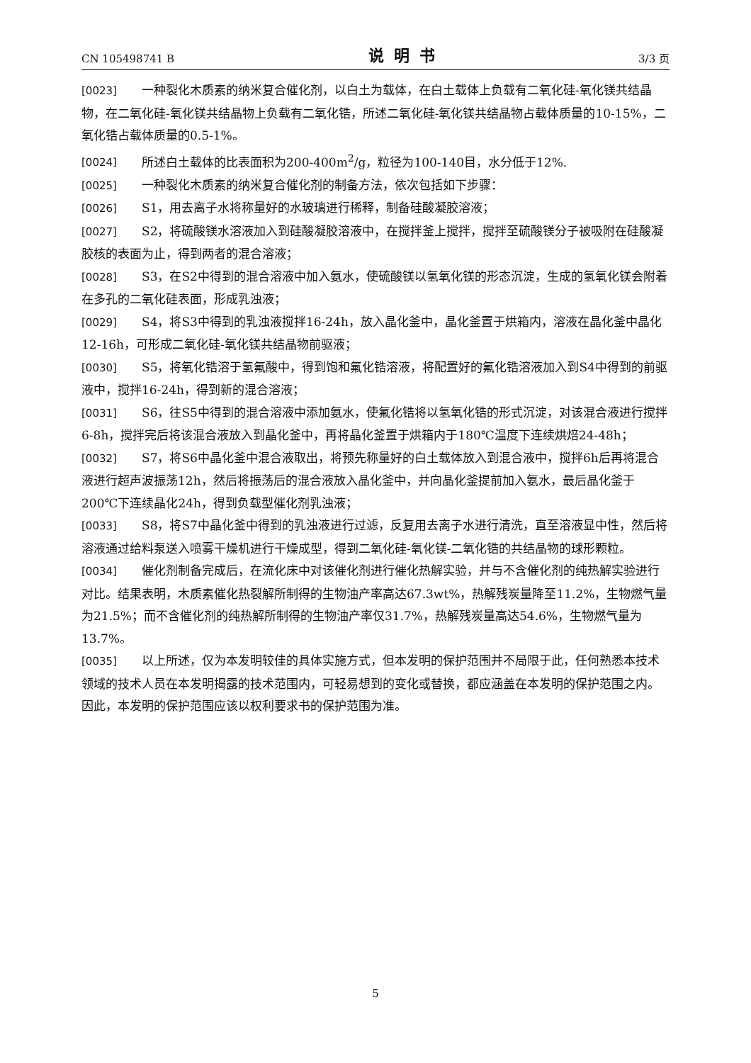CN 105498741 B 说明书 3/3 页
[0023] 一种裂化木质素的纳米复合催化剂，以白土为载体，在白土载体上负载有二氧化硅-氧化镁共结晶物，在二氧化硅-氧化镁共结晶物上负载有二氧化锆，所述二氧化硅-氧化镁共结晶物占载体质量的10-15%，二氧化锆占载体质量的0.5-1%。
[0024] 所述白土载体的比表面积为200-400m<sup>2</sup>/g，粒径为100-140目，水分低于12%.
[0025] 一种裂化木质素的纳米复合催化剂的制备方法，依次包括如下步骤：
[0026] S1，用去离子水将称量好的水玻璃进行稀释，制备硅酸凝胶溶液；
[0027] S2，将硫酸镁水溶液加入到硅酸凝胶溶液中，在搅拌釜上搅拌，搅拌至硫酸镁分子被吸附在硅酸凝胶核的表面为止，得到两者的混合溶液；
[0028] S3，在S2中得到的混合溶液中加入氨水，使硫酸镁以氢氧化镁的形态沉淀，生成的氢氧化镁会附着在多孔的二氧化硅表面，形成乳浊液；
[0029] S4，将S3中得到的乳浊液搅拌16-24h，放入晶化釜中，晶化釜置于烘箱内，溶液在晶化釜中晶化12-16h，可形成二氧化硅-氧化镁共结晶物前驱液；
[0030] S5，将氧化锆溶于氢氟酸中，得到饱和氟化锆溶液，将配置好的氟化锆溶液加入到S4中得到的前驱液中，搅拌16-24h，得到新的混合溶液；
[0031] S6，往S5中得到的混合溶液中添加氨水，使氟化锆将以氢氧化锆的形式沉淀，对该混合液进行搅拌6-8h，搅拌完后将该混合液放入到晶化釜中，再将晶化釜置于烘箱内于180℃温度下连续烘焙24-48h；
[0032] S7，将S6中晶化釜中混合液取出，将预先称量好的白土载体放入到混合液中，搅拌6h后再将混合液进行超声波振荡12h，然后将振荡后的混合液放入晶化釜中，并向晶化釜提前加入氨水，最后晶化釜于200℃下连续晶化24h，得到负载型催化剂乳浊液；
[0033] S8，将S7中晶化釜中得到的乳浊液进行过滤，反复用去离子水进行清洗，直至溶液显中性，然后将溶液通过给料泵送入喷雾干燥机进行干燥成型，得到二氧化硅-氧化镁-二氧化锆的共结晶物的球形颗粒。
[0034] 催化剂制备完成后，在流化床中对该催化剂进行催化热解实验，并与不含催化剂的纯热解实验进行对比。结果表明，木质素催化热裂解所制得的生物油产率高达67.3wt%，热解残炭量降至11.2%，生物燃气量为21.5%；而不含催化剂的纯热解所制得的生物油产率仅31.7%，热解残炭量高达54.6%，生物燃气量为13.7%。
[0035] 以上所述，仅为本发明较佳的具体实施方式，但本发明的保护范围并不局限于此，任何熟悉本技术领域的技术人员在本发明揭露的技术范围内，可轻易想到的变化或替换，都应涵盖在本发明的保护范围之内。因此，本发明的保护范围应该以权利要求书的保护范围为准。
5